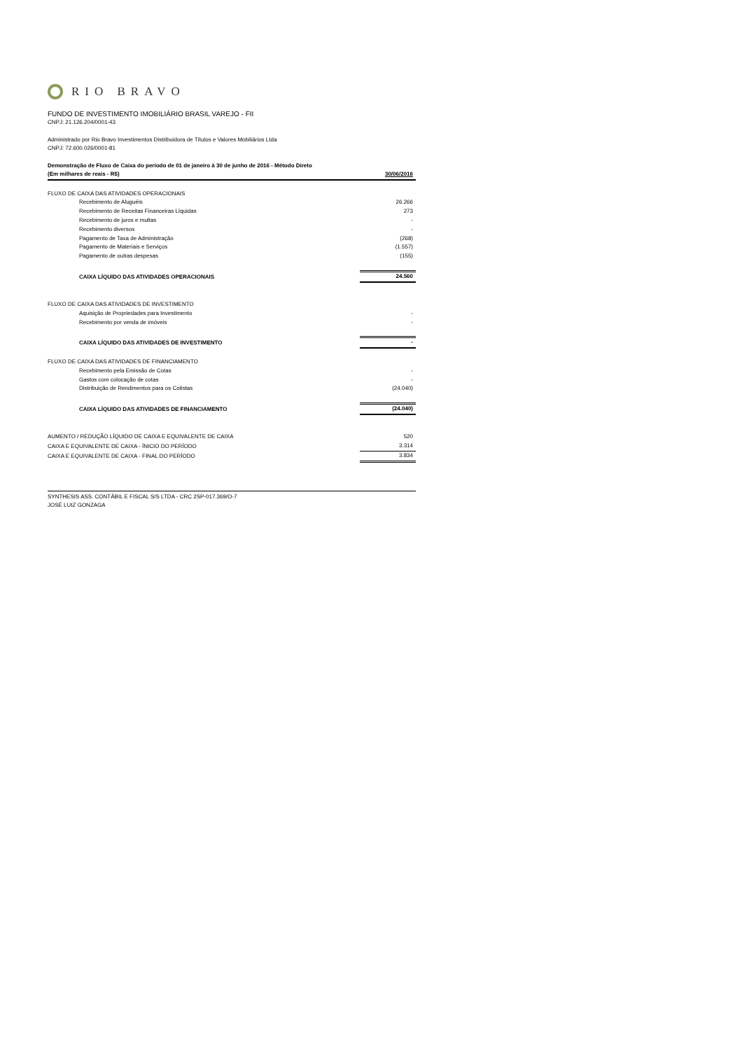RIO BRAVO
FUNDO DE INVESTIMENTO IMOBILIÁRIO BRASIL VAREJO - FII
CNPJ: 21.126.204/0001-43
Administrado por Rio Bravo Investimentos Distribuidora de Títulos e Valores Mobiliários Ltda
CNPJ: 72.600.026/0001-81
Demonstração de Fluxo de Caixa do período de 01 de janeiro à 30 de junho de 2016 - Método Direto
| (Em milhares de reais - R$) | 30/06/2016 |
| FLUXO DE CAIXA DAS ATIVIDADES OPERACIONAIS | |
| Recebimento de Aluguéis | 26.266 |
| Recebimento de Receitas Financeiras Líquidas | 273 |
| Recebimento de juros e multas | - |
| Recebimento diversos | - |
| Pagamento de Taxa de Administração | (268) |
| Pagamento de Materiais e Serviços | (1.557) |
| Pagamento de outras despesas | (155) |
| CAIXA LÍQUIDO DAS ATIVIDADES OPERACIONAIS | 24.560 |
| FLUXO DE CAIXA DAS ATIVIDADES DE INVESTIMENTO | |
| Aquisição de Propriedades para Investimento | - |
| Recebimento por venda de imóveis | - |
| CAIXA LÍQUIDO DAS ATIVIDADES DE INVESTIMENTO | - |
| FLUXO DE CAIXA DAS ATIVIDADES DE FINANCIAMENTO | |
| Recebimento pela Emissão de Cotas | - |
| Gastos com colocação de cotas | - |
| Distribuição de Rendimentos para os Cotistas | (24.040) |
| CAIXA LÍQUIDO DAS ATIVIDADES DE FINANCIAMENTO | (24.040) |
| AUMENTO / REDUÇÃO LÍQUIDO DE CAIXA E EQUIVALENTE DE CAIXA | 520 |
| CAIXA E EQUIVALENTE DE CAIXA - ÍNICIO DO PERÍODO | 3.314 |
| CAIXA E EQUIVALENTE DE CAIXA - FINAL DO PERÍODO | 3.834 |
SYNTHESIS ASS. CONTÁBIL E FISCAL S/S LTDA - CRC 2SP-017.369/O-7
JOSÉ LUIZ GONZAGA